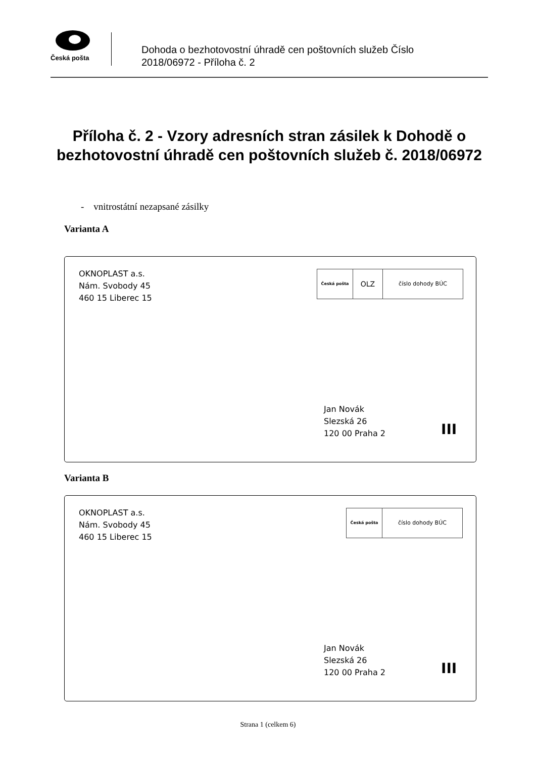Česká pošta
Dohoda o bezhotovostní úhradě cen poštovních služeb Číslo
2018/06972 - Příloha č. 2
Příloha č. 2 - Vzory adresních stran zásilek k Dohodě o bezhotovostní úhradě cen poštovních služeb č. 2018/06972
- vnitrostátní nezapsané zásilky
Varianta A
OKNOPLAST a.s.
Nám. Svobody 45
460 15 Liberec 15
Česká pošta
OLZ
číslo dohody BÚC
Jan Novák
Slezská 26
120 00 Praha 2
III
Varianta B
OKNOPLAST a.s.
Nám. Svobody 45
460 15 Liberec 15
Česká pošta
číslo dohody BÚC
Jan Novák
Slezská 26
120 00 Praha 2
III
Strana 1 (celkem 6)